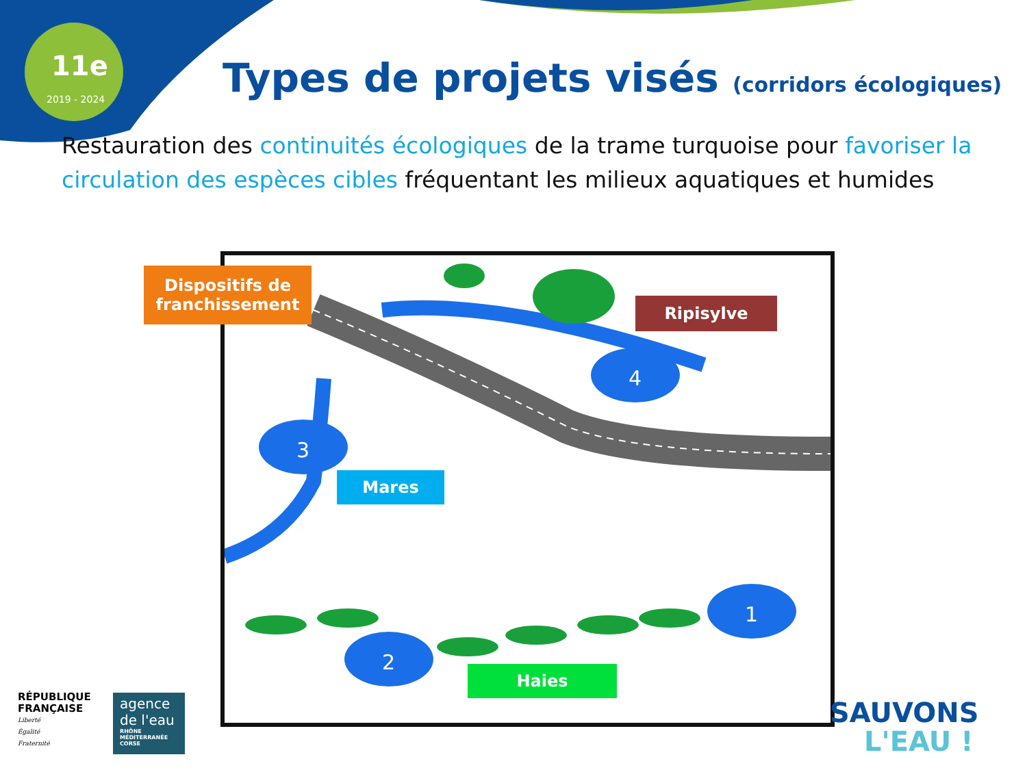11e
2019 - 2024
Types de projets visés (corridors écologiques)
Restauration des continuités écologiques de la trame turquoise pour favoriser la circulation des espèces cibles fréquentant les milieux aquatiques et humides
4
3
2
1
Dispositifs de franchissement
Ripisylve
Mares
Haies
RÉPUBLIQUE
FRANÇAISE
Liberté
Égalité
Fraternité
agence de l'eau
RHÔNE MÉDITERRANÉE CORSE
SAUVONS
L'EAU !